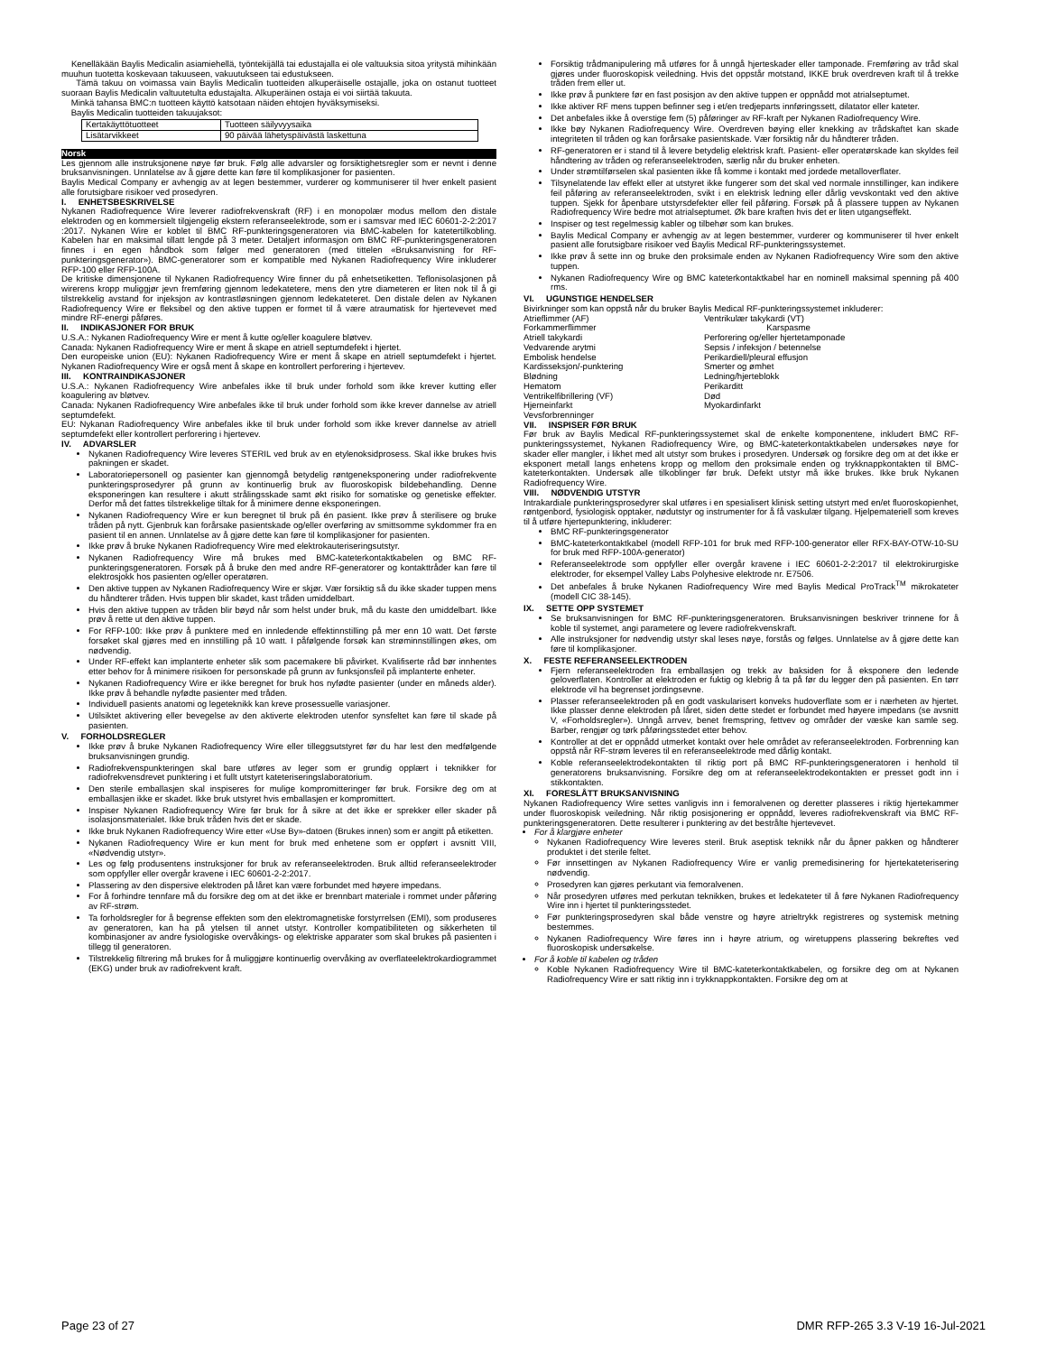Kenelläkään Baylis Medicalin asiamiehellä, työntekijällä tai edustajalla ei ole valtuuksia sitoa yritystä mihinkään muuhun tuotetta koskevaan takuuseen, vakuutukseen tai edustukseen.
Tämä takuu on voimassa vain Baylis Medicalin tuotteiden alkuperäiselle ostajalle, joka on ostanut tuotteet suoraan Baylis Medicalin valtuutetulta edustajalta. Alkuperäinen ostaja ei voi siirtää takuuta.
Minkä tahansa BMC:n tuotteen käyttö katsotaan näiden ehtojen hyväksymiseksi.
Baylis Medicalin tuotteiden takuujaksot:
| Kertakäyttötuotteet | Tuotteen säilyvyysaika |
| Lisätarvikkeet | 90 päivää lähetyspäivästä laskettuna |
Norsk
Les gjennom alle instruksjonene nøye før bruk. Følg alle advarsler og forsiktighetsregler som er nevnt i denne bruksanvisningen. Unnlatelse av å gjøre dette kan føre til komplikasjoner for pasienten.
Baylis Medical Company er avhengig av at legen bestemmer, vurderer og kommuniserer til hver enkelt pasient alle forutsigbare risikoer ved prosedyren.
I. ENHETSBESKRIVELSE
Nykanen Radiofrequence Wire leverer radiofrekvenskraft (RF) i en monopolær modus mellom den distale elektroden og en kommersielt tilgjengelig ekstern referanseelektrode, som er i samsvar med IEC 60601-2-2:2017 :2017. Nykanen Wire er koblet til BMC RF-punkteringsgeneratoren via BMC-kabelen for katetertilkobling. Kabelen har en maksimal tillatt lengde på 3 meter. Detaljert informasjon om BMC RF-punkteringsgeneratoren finnes i en egen håndbok som følger med generatoren (med tittelen «Bruksanvisning for RF-punkteringsgenerator»). BMC-generatorer som er kompatible med Nykanen Radiofrequency Wire inkluderer RFP-100 eller RFP-100A.
De kritiske dimensjonene til Nykanen Radiofrequency Wire finner du på enhetsetiketten. Teflonisolasjonen på wirerens kropp muliggjør jevn fremføring gjennom ledekatetere, mens den ytre diameteren er liten nok til å gi tilstrekkelig avstand for injeksjon av kontrastløsningen gjennom ledekateteret. Den distale delen av Nykanen Radiofrequency Wire er fleksibel og den aktive tuppen er formet til å være atraumatisk for hjertevevet med mindre RF-energi påføres.
II. INDIKASJONER FOR BRUK
U.S.A.: Nykanen Radiofrequency Wire er ment å kutte og/eller koagulere bløtvev.
Canada: Nykanen Radiofrequency Wire er ment å skape en atriell septumdefekt i hjertet.
Den europeiske union (EU): Nykanen Radiofrequency Wire er ment å skape en atriell septumdefekt i hjertet. Nykanen Radiofrequency Wire er også ment å skape en kontrollert perforering i hjertevev.
III. KONTRAINDIKASJONER
U.S.A.: Nykanen Radiofrequency Wire anbefales ikke til bruk under forhold som ikke krever kutting eller koagulering av bløtvev.
Canada: Nykanen Radiofrequency Wire anbefales ikke til bruk under forhold som ikke krever dannelse av atriell septumdefekt.
EU: Nykanan Radiofrequency Wire anbefales ikke til bruk under forhold som ikke krever dannelse av atriell septumdefekt eller kontrollert perforering i hjertevev.
IV. ADVARSLER
Nykanen Radiofrequency Wire leveres STERIL ved bruk av en etylenoksidprosess. Skal ikke brukes hvis pakningen er skadet.
Laboratoriepersonell og pasienter kan gjennomgå betydelig røntgeneksponering under radiofrekvente punkteringsprosedyrer på grunn av kontinuerlig bruk av fluoroskopisk bildebehandling. Denne eksponeringen kan resultere i akutt strålingsskade samt økt risiko for somatiske og genetiske effekter. Derfor må det fattes tilstrekkelige tiltak for å minimere denne eksponeringen.
Nykanen Radiofrequency Wire er kun beregnet til bruk på én pasient. Ikke prøv å sterilisere og bruke tråden på nytt. Gjenbruk kan forårsake pasientskade og/eller overføring av smittsomme sykdommer fra en pasient til en annen. Unnlatelse av å gjøre dette kan føre til komplikasjoner for pasienten.
Ikke prøv å bruke Nykanen Radiofrequency Wire med elektrokauteriseringsutstyr.
Nykanen Radiofrequency Wire må brukes med BMC-kateterkontaktkabelen og BMC RF-punkteringsgeneratoren. Forsøk på å bruke den med andre RF-generatorer og kontakttråder kan føre til elektrosjokk hos pasienten og/eller operatøren.
Den aktive tuppen av Nykanen Radiofrequency Wire er skjør. Vær forsiktig så du ikke skader tuppen mens du håndterer tråden. Hvis tuppen blir skadet, kast tråden umiddelbart.
Hvis den aktive tuppen av tråden blir bøyd når som helst under bruk, må du kaste den umiddelbart. Ikke prøv å rette ut den aktive tuppen.
For RFP-100: Ikke prøv å punktere med en innledende effektinnstilling på mer enn 10 watt. Det første forsøket skal gjøres med en innstilling på 10 watt. I påfølgende forsøk kan strøminnstillingen økes, om nødvendig.
Under RF-effekt kan implanterte enheter slik som pacemakere bli påvirket. Kvalifiserte råd bør innhentes etter behov for å minimere risikoen for personskade på grunn av funksjonsfeil på implanterte enheter.
Nykanen Radiofrequency Wire er ikke beregnet for bruk hos nyfødte pasienter (under en måneds alder). Ikke prøv å behandle nyfødte pasienter med tråden.
Individuell pasients anatomi og legeteknikk kan kreve prosessuelle variasjoner.
Utilsiktet aktivering eller bevegelse av den aktiverte elektroden utenfor synsfeltet kan føre til skade på pasienten.
V. FORHOLDSREGLER
Ikke prøv å bruke Nykanen Radiofrequency Wire eller tilleggsutstyret før du har lest den medfølgende bruksanvisningen grundig.
Radiofrekvenspunkteringen skal bare utføres av leger som er grundig opplært i teknikker for radiofrekvensdrevet punktering i et fullt utstyrt kateteriseringslaboratorium.
Den sterile emballasjen skal inspiseres for mulige kompromitteringer før bruk. Forsikre deg om at emballasjen ikke er skadet. Ikke bruk utstyret hvis emballasjen er kompromittert.
Inspiser Nykanen Radiofrequency Wire før bruk for å sikre at det ikke er sprekker eller skader på isolasjonsmaterialet. Ikke bruk tråden hvis det er skade.
Ikke bruk Nykanen Radiofrequency Wire etter «Use By»-datoen (Brukes innen) som er angitt på etiketten.
Nykanen Radiofrequency Wire er kun ment for bruk med enhetene som er oppført i avsnitt VIII, «Nødvendig utstyr».
Les og følg produsentens instruksjoner for bruk av referanseelektroden. Bruk alltid referanseelektroder som oppfyller eller overgår kravene i IEC 60601-2-2:2017.
Plassering av den dispersive elektroden på låret kan være forbundet med høyere impedans.
For å forhindre tennfare må du forsikre deg om at det ikke er brennbart materiale i rommet under påføring av RF-strøm.
Ta forholdsregler for å begrense effekten som den elektromagnetiske forstyrrelsen (EMI), som produseres av generatoren, kan ha på ytelsen til annet utstyr. Kontroller kompatibiliteten og sikkerheten til kombinasjoner av andre fysiologiske overvåkings- og elektriske apparater som skal brukes på pasienten i tillegg til generatoren.
Tilstrekkelig filtrering må brukes for å muliggjøre kontinuerlig overvåking av overflateelektrokardiogrammet (EKG) under bruk av radiofrekvent kraft.
Forsiktig trådmanipulering må utføres for å unngå hjerteskader eller tamponade. Fremføring av tråd skal gjøres under fluoroskopisk veiledning. Hvis det oppstår motstand, IKKE bruk overdreven kraft til å trekke tråden frem eller ut.
Ikke prøv å punktere før en fast posisjon av den aktive tuppen er oppnådd mot atrialseptumet.
Ikke aktiver RF mens tuppen befinner seg i et/en tredjeparts innføringssett, dilatator eller kateter.
Det anbefales ikke å overstige fem (5) påføringer av RF-kraft per Nykanen Radiofrequency Wire.
Ikke bøy Nykanen Radiofrequency Wire. Overdreven bøying eller knekking av trådskaftet kan skade integriteten til tråden og kan forårsake pasientskade. Vær forsiktig når du håndterer tråden.
RF-generatoren er i stand til å levere betydelig elektrisk kraft. Pasient- eller operatørskade kan skyldes feil håndtering av tråden og referanseelektroden, særlig når du bruker enheten.
Under strømtilførselen skal pasienten ikke få komme i kontakt med jordede metalloverflater.
Tilsynelatende lav effekt eller at utstyret ikke fungerer som det skal ved normale innstillinger, kan indikere feil påføring av referanseelektroden, svikt i en elektrisk ledning eller dårlig vevskontakt ved den aktive tuppen. Sjekk for åpenbare utstyrsdefekter eller feil påføring. Forsøk på å plassere tuppen av Nykanen Radiofrequency Wire bedre mot atrialseptumet. Øk bare kraften hvis det er liten utgangseffekt.
Inspiser og test regelmessig kabler og tilbehør som kan brukes.
Baylis Medical Company er avhengig av at legen bestemmer, vurderer og kommuniserer til hver enkelt pasient alle forutsigbare risikoer ved Baylis Medical RF-punkteringssystemet.
Ikke prøv å sette inn og bruke den proksimale enden av Nykanen Radiofrequency Wire som den aktive tuppen.
Nykanen Radiofrequency Wire og BMC kateterkontaktkabel har en nominell maksimal spenning på 400 rms.
VI. UGUNSTIGE HENDELSER
Bivirkninger som kan oppstå når du bruker Baylis Medical RF-punkteringssystemet inkluderer:
Atrieflimmer (AF) Ventrikulær takykardi (VT) Forkammerflimmer Karspasme Atriell takykardi Perforering og/eller hjertetamponade Vedvarende arytmi Sepsis / infeksjon / betennelse Embolisk hendelse Perikardiell/pleural effusjon Kardisseksjon/-punktering Smerter og ømhet Blødning Ledning/hjerteblokk Hematom Perikarditt Ventrikelfibrillering (VF) Død Hjerneinfarkt Myokardinfarkt Vevsforbrenninger
VII. INSPISER FØR BRUK
Før bruk av Baylis Medical RF-punkteringssystemet skal de enkelte komponentene, inkludert BMC RF-punkteringssystemet, Nykanen Radiofrequency Wire, og BMC-kateterkontaktkabelen undersøkes nøye for skader eller mangler, i likhet med alt utstyr som brukes i prosedyren. Undersøk og forsikre deg om at det ikke er eksponert metall langs enhetens kropp og mellom den proksimale enden og trykknappkontakten til BMC-kateterkontakten. Undersøk alle tilkoblinger før bruk. Defekt utstyr må ikke brukes. Ikke bruk Nykanen Radiofrequency Wire.
VIII. NØDVENDIG UTSTYR
Intrakardiale punkteringsprosedyrer skal utføres i en spesialisert klinisk setting utstyrt med en/et fluoroskopienhet, røntgenbord, fysiologisk opptaker, nødutstyr og instrumenter for å få vaskulær tilgang. Hjelpemateriell som kreves til å utføre hjertepunktering, inkluderer:
BMC RF-punkteringsgenerator
BMC-kateterkontaktkabel (modell RFP-101 for bruk med RFP-100-generator eller RFX-BAY-OTW-10-SU for bruk med RFP-100A-generator)
Referanseelektrode som oppfyller eller overgår kravene i IEC 60601-2-2:2017 til elektrokirurgiske elektroder, for eksempel Valley Labs Polyhesive elektrode nr. E7506.
Det anbefales å bruke Nykanen Radiofrequency Wire med Baylis Medical ProTrack<sup>TM</sup> mikrokateter (modell CIC 38-145).
IX. SETTE OPP SYSTEMET
Se bruksanvisningen for BMC RF-punkteringsgeneratoren. Bruksanvisningen beskriver trinnene for å koble til systemet, angi parametere og levere radiofrekvenskraft.
Alle instruksjoner for nødvendig utstyr skal leses nøye, forstås og følges. Unnlatelse av å gjøre dette kan føre til komplikasjoner.
X. FESTE REFERANSEELEKTRODEN
Fjern referanseelektroden fra emballasjen og trekk av baksiden for å eksponere den ledende geloverflaten. Kontroller at elektroden er fuktig og klebrig å ta på før du legger den på pasienten. En tørr elektrode vil ha begrenset jordingsevne.
Plasser referanseelektroden på en godt vaskularisert konveks hudoverflate som er i nærheten av hjertet. Ikke plasser denne elektroden på låret, siden dette stedet er forbundet med høyere impedans (se avsnitt V, «Forholdsregler»). Unngå arrvev, benet fremspring, fettvev og områder der væske kan samle seg. Barber, rengjør og tørk påføringsstedet etter behov.
Kontroller at det er oppnådd utmerket kontakt over hele området av referanseelektroden. Forbrenning kan oppstå når RF-strøm leveres til en referanseelektrode med dårlig kontakt.
Koble referanseelektrodekontakten til riktig port på BMC RF-punkteringsgeneratoren i henhold til generatorens bruksanvisning. Forsikre deg om at referanseelektrodekontakten er presset godt inn i stikkontakten.
XI. FORESLÅTT BRUKSANVISNING
Nykanen Radiofrequency Wire settes vanligvis inn i femoralvenen og deretter plasseres i riktig hjertekammer under fluoroskopisk veiledning. Når riktig posisjonering er oppnådd, leveres radiofrekvenskraft via BMC RF-punkteringsgeneratoren. Dette resulterer i punktering av det bestrålte hjertevevet.
For å klargjøre enheter
Nykanen Radiofrequency Wire leveres steril. Bruk aseptisk teknikk når du åpner pakken og håndterer produktet i det sterile feltet.
Før innsettingen av Nykanen Radiofrequency Wire er vanlig premedisinering for hjertekateterisering nødvendig.
Prosedyren kan gjøres perkutant via femoralvenen.
Når prosedyren utføres med perkutan teknikken, brukes et ledekateter til å føre Nykanen Radiofrequency Wire inn i hjertet til punkteringsstedet.
Før punkteringsprosedyren skal både venstre og høyre atrieltrykk registreres og systemisk metning bestemmes.
Nykanen Radiofrequency Wire føres inn i høyre atrium, og wiretuppens plassering bekreftes ved fluoroskopisk undersøkelse.
For å koble til kabelen og tråden
Koble Nykanen Radiofrequency Wire til BMC-kateterkontaktkabelen, og forsikre deg om at Nykanen Radiofrequency Wire er satt riktig inn i trykknappkontakten. Forsikre deg om at
Page 23 of 27 DMR RFP-265 3.3 V-19 16-Jul-2021